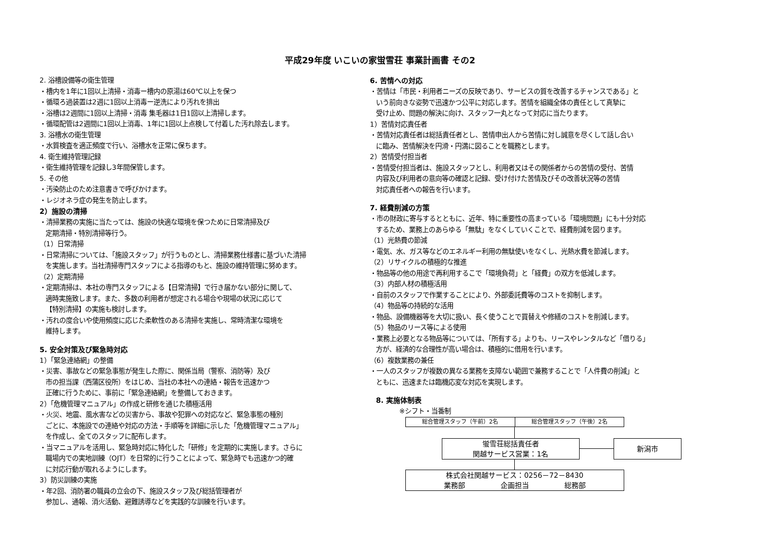平成29年度 いこいの家蛍雪荘 事業計画書 その2
2. 浴槽設備等の衛生管理
・槽内を1年に1回以上清掃・消毒ー槽内の原湯は60℃以上を保つ
・循環ろ過装置は2週に1回以上消毒ー逆洗により汚れを排出
・浴槽は2週間に1回以上清掃・消毒 集毛器は1日1回以上清掃します。
・循環配管は2週間に1回以上消毒、1年に1回以上点検して付着した汚れ除去します。
3. 浴槽水の衛生管理
・水質検査を適正頻度で行い、浴槽水を正常に保ちます。
4. 衛生維持管理記録
・衛生維持管理を記録し3年間保管します。
5. その他
・汚染防止のため注意書きで呼びかけます。
・レジオネラ症の発生を防止します。
2）施設の清掃
・清掃業務の実施に当たっては、施設の快適な環境を保つために日常清掃及び
定期清掃・特別清掃等行う。
（1）日常清掃
・日常清掃については、「施設スタッフ」が行うものとし、清掃業務仕様書に基づいた清掃
を実施します。当社清掃専門スタッフによる指導のもと、施設の維持管理に努めます。
（2）定期清掃
・定期清掃は、本社の専門スタッフによる【日常清掃】で行き届かない部分に関して、
適時実施致します。また、多数の利用者が想定される場合や現場の状況に応じて
【特別清掃】の実施も検討します。
・汚れの度合いや使用頻度に応じた柔軟性のある清掃を実施し、常時清潔な環境を
維持します。
5. 安全対策及び緊急時対応
1）「緊急連絡網」の整備
・災害、事故などの緊急事態が発生した際に、関係当局（警察、消防等）及び
市の担当課（西蒲区役所）をはじめ、当社の本社への連絡・報告を迅速かつ
正確に行うために、事前に「緊急連絡網」を整備しておきます。
2）「危機管理マニュアル」の作成と研修を通じた積極活用
・火災、地震、風水害などの災害から、事故や犯罪への対応など、緊急事態の種別
ごとに、本施設での連絡や対応の方法・手順等を詳細に示した「危機管理マニュアル」
を作成し、全てのスタッフに配布します。
・当マニュアルを活用し、緊急時対応に特化した「研修」を定期的に実施します。さらに
職場内での実地訓練（OJT）を日常的に行うことによって、緊急時でも迅速かつ的確
に対応行動が取れるようにします。
3）防災訓練の実施
・年2回、消防署の職員の立会の下、施設スタッフ及び総括管理者が
参加し、通報、消火活動、避難誘導などを実践的な訓練を行います。
6. 苦情への対応
・苦情は「市民・利用者ニーズの反映であり、サービスの質を改善するチャンスである」と
いう前向きな姿勢で迅速かつ公平に対応します。苦情を組織全体の責任として真摯に
受け止め、問題の解決に向け、スタッフ一丸となって対応に当たります。
1）苦情対応責任者
・苦情対応責任者は総括責任者とし、苦情申出人から苦情に対し誠意を尽くして話し合い
に臨み、苦情解決を円滑・円満に図ることを職務とします。
2）苦情受付担当者
・苦情受付担当者は、施設スタッフとし、利用者又はその関係者からの苦情の受付、苦情
内容及び利用者の意向等の確認と記録、受け付けた苦情及びその改善状況等の苦情
対応責任者への報告を行います。
7. 経費削減の方策
・市の財政に寄与するとともに、近年、特に重要性の高まっている「環境問題」にも十分対応
するため、業務上のあらゆる「無駄」をなくしていくことで、経費削減を図ります。
（1）光熱費の節減
・電気、水、ガス等などのエネルギー利用の無駄使いをなくし、光熱水費を節減します。
（2）リサイクルの積極的な推進
・物品等の他の用途で再利用するこで「環境負荷」と「経費」の双方を低減します。
（3）内部人材の積極活用
・自前のスタッフで作業することにより、外部委託費等のコストを抑制します。
（4）物品等の持続的な活用
・物品、設備機器等を大切に扱い、長く使うことで買替えや修繕のコストを削減します。
（5）物品のリース等による使用
・業務上必要となる物品等については、「所有する」よりも、リースやレンタルなど「借りる」
方が、経済的な合理性が高い場合は、積極的に借用を行います。
（6）複数業務の兼任
・一人のスタッフが複数の異なる業務を支障ない範囲で兼務することで「人件費の削減」と
ともに、迅速または臨機応変な対応を実現します。
8. 実施体制表
※シフト・当番制
総合管理スタッフ（午前）2名 総合管理スタッフ（午後）2名
蛍雪荘総括責任者
関越サービス営業：1名
新潟市
株式会社関越サービス：0256－72－8430
業務部　　　　　企画担当　　　　　総務部